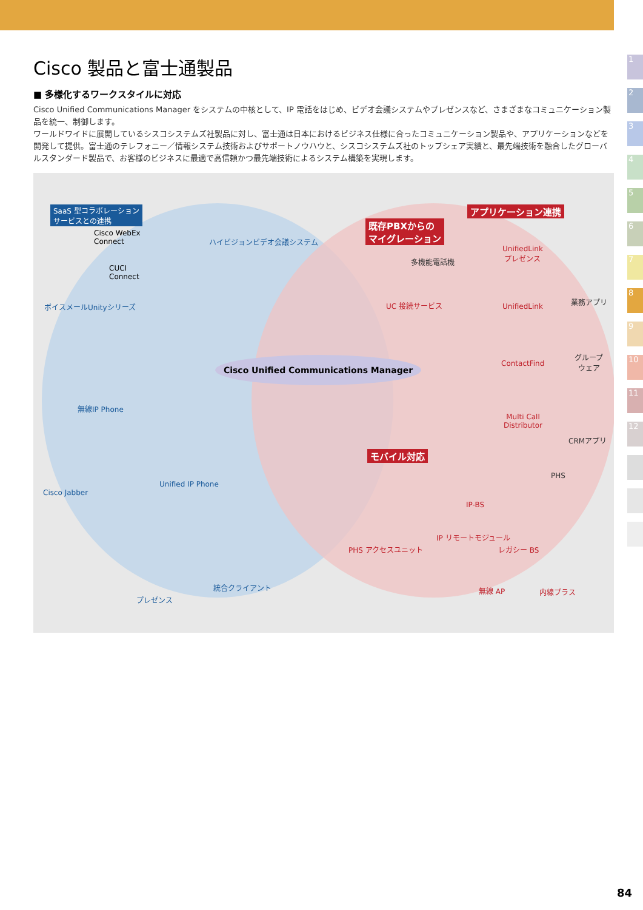1
2
3
4
5
6
7
8
9
10
11
12
Cisco 製品と富士通製品
■ 多様化するワークスタイルに対応
Cisco Unified Communications Manager をシステムの中核として、IP 電話をはじめ、ビデオ会議システムやプレゼンスなど、さまざまなコミュニケーション製品を統一、制御します。
ワールドワイドに展開しているシスコシステムズ社製品に対し、富士通は日本におけるビジネス仕様に合ったコミュニケーション製品や、アプリケーションなどを開発して提供。富士通のテレフォニー／情報システム技術およびサポートノウハウと、シスコシステムズ社のトップシェア実績と、最先端技術を融合したグローバルスタンダード製品で、お客様のビジネスに最適で高信頼かつ最先端技術によるシステム構築を実現します。
SaaS 型コラボレーション
サービスとの連携
Cisco WebEx
Connect
CUCI
Connect
ハイビジョンビデオ会議システム
ボイスメールUnityシリーズ
無線IP Phone
Unified IP Phone
Cisco Jabber
プレゼンス
統合クライアント
Cisco Unified Communications Manager
既存PBXからの
マイグレーション
多機能電話機
UC 接続サービス
アプリケーション連携
UnifiedLink
プレゼンス
UnifiedLink
ContactFind
Multi Call
Distributor
業務アプリ
グループ
ウェア
CRMアプリ
モバイル対応
PHS
IP-BS
IP リモートモジュール
レガシー BS
PHS アクセスユニット
無線 AP 内線プラス
84